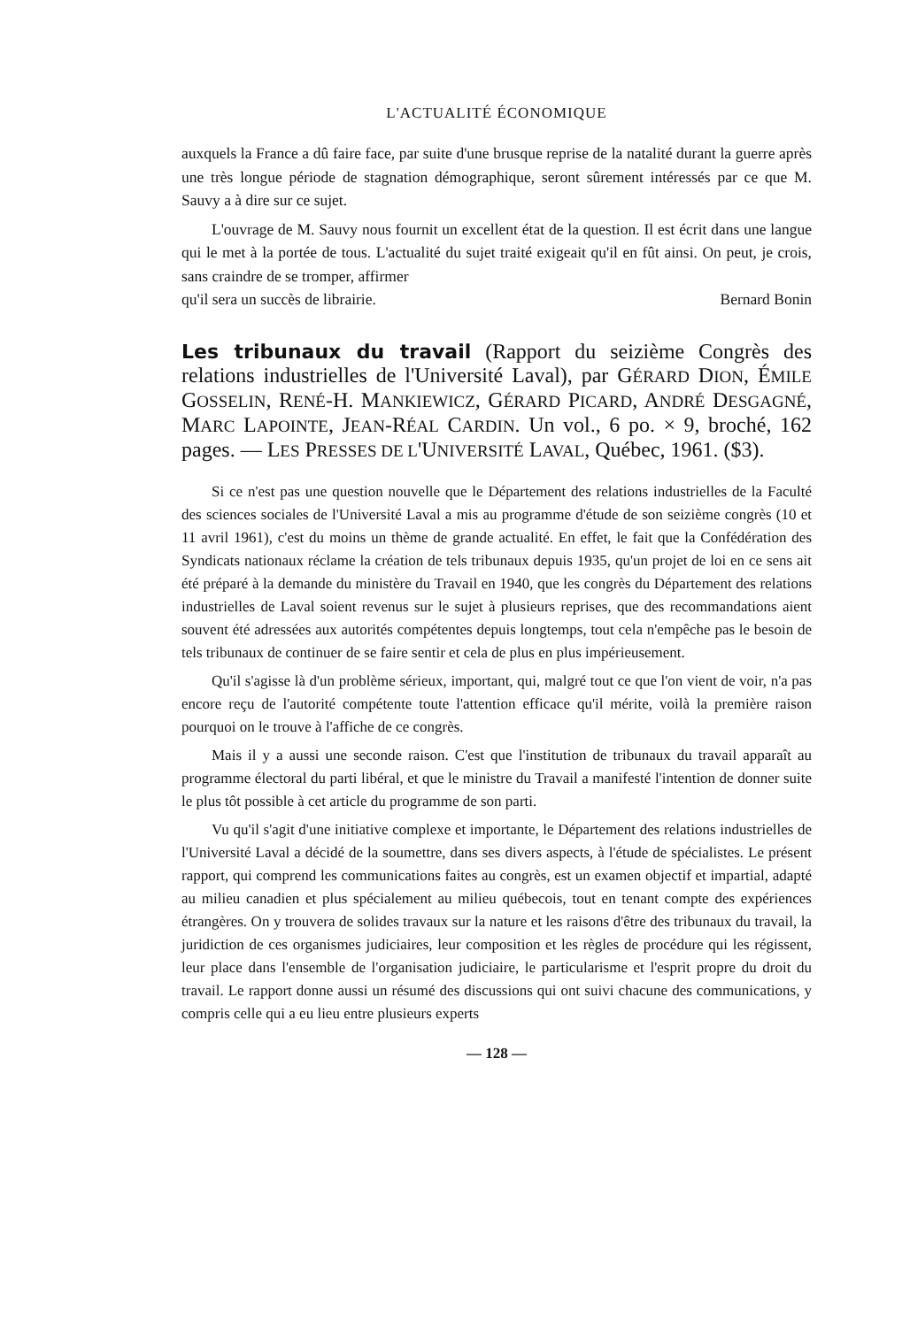L'ACTUALITÉ ÉCONOMIQUE
auxquels la France a dû faire face, par suite d'une brusque reprise de la natalité durant la guerre après une très longue période de stagnation démographique, seront sûrement intéressés par ce que M. Sauvy a à dire sur ce sujet.
L'ouvrage de M. Sauvy nous fournit un excellent état de la question. Il est écrit dans une langue qui le met à la portée de tous. L'actualité du sujet traité exigeait qu'il en fût ainsi. On peut, je crois, sans craindre de se tromper, affirmer
qu'il sera un succès de librairie. Bernard Bonin
Les tribunaux du travail (Rapport du seizième Congrès des relations industrielles de l'Université Laval), par GÉRARD DION, ÉMILE GOSSELIN, RENÉ-H. MANKIEWICZ, GÉRARD PICARD, ANDRÉ DESGAGNÉ, MARC LAPOINTE, JEAN-RÉAL CARDIN. Un vol., 6 po. × 9, broché, 162 pages. — LES PRESSES DE L'UNIVERSITÉ LAVAL, Québec, 1961. ($3).
Si ce n'est pas une question nouvelle que le Département des relations industrielles de la Faculté des sciences sociales de l'Université Laval a mis au programme d'étude de son seizième congrès (10 et 11 avril 1961), c'est du moins un thème de grande actualité. En effet, le fait que la Confédération des Syndicats nationaux réclame la création de tels tribunaux depuis 1935, qu'un projet de loi en ce sens ait été préparé à la demande du ministère du Travail en 1940, que les congrès du Département des relations industrielles de Laval soient revenus sur le sujet à plusieurs reprises, que des recommandations aient souvent été adressées aux autorités compétentes depuis longtemps, tout cela n'empêche pas le besoin de tels tribunaux de continuer de se faire sentir et cela de plus en plus impérieusement.
Qu'il s'agisse là d'un problème sérieux, important, qui, malgré tout ce que l'on vient de voir, n'a pas encore reçu de l'autorité compétente toute l'attention efficace qu'il mérite, voilà la première raison pourquoi on le trouve à l'affiche de ce congrès.
Mais il y a aussi une seconde raison. C'est que l'institution de tribunaux du travail apparaît au programme électoral du parti libéral, et que le ministre du Travail a manifesté l'intention de donner suite le plus tôt possible à cet article du programme de son parti.
Vu qu'il s'agit d'une initiative complexe et importante, le Département des relations industrielles de l'Université Laval a décidé de la soumettre, dans ses divers aspects, à l'étude de spécialistes. Le présent rapport, qui comprend les communications faites au congrès, est un examen objectif et impartial, adapté au milieu canadien et plus spécialement au milieu québecois, tout en tenant compte des expériences étrangères. On y trouvera de solides travaux sur la nature et les raisons d'être des tribunaux du travail, la juridiction de ces organismes judiciaires, leur composition et les règles de procédure qui les régissent, leur place dans l'ensemble de l'organisation judiciaire, le particularisme et l'esprit propre du droit du travail. Le rapport donne aussi un résumé des discussions qui ont suivi chacune des communications, y compris celle qui a eu lieu entre plusieurs experts
— 128 —